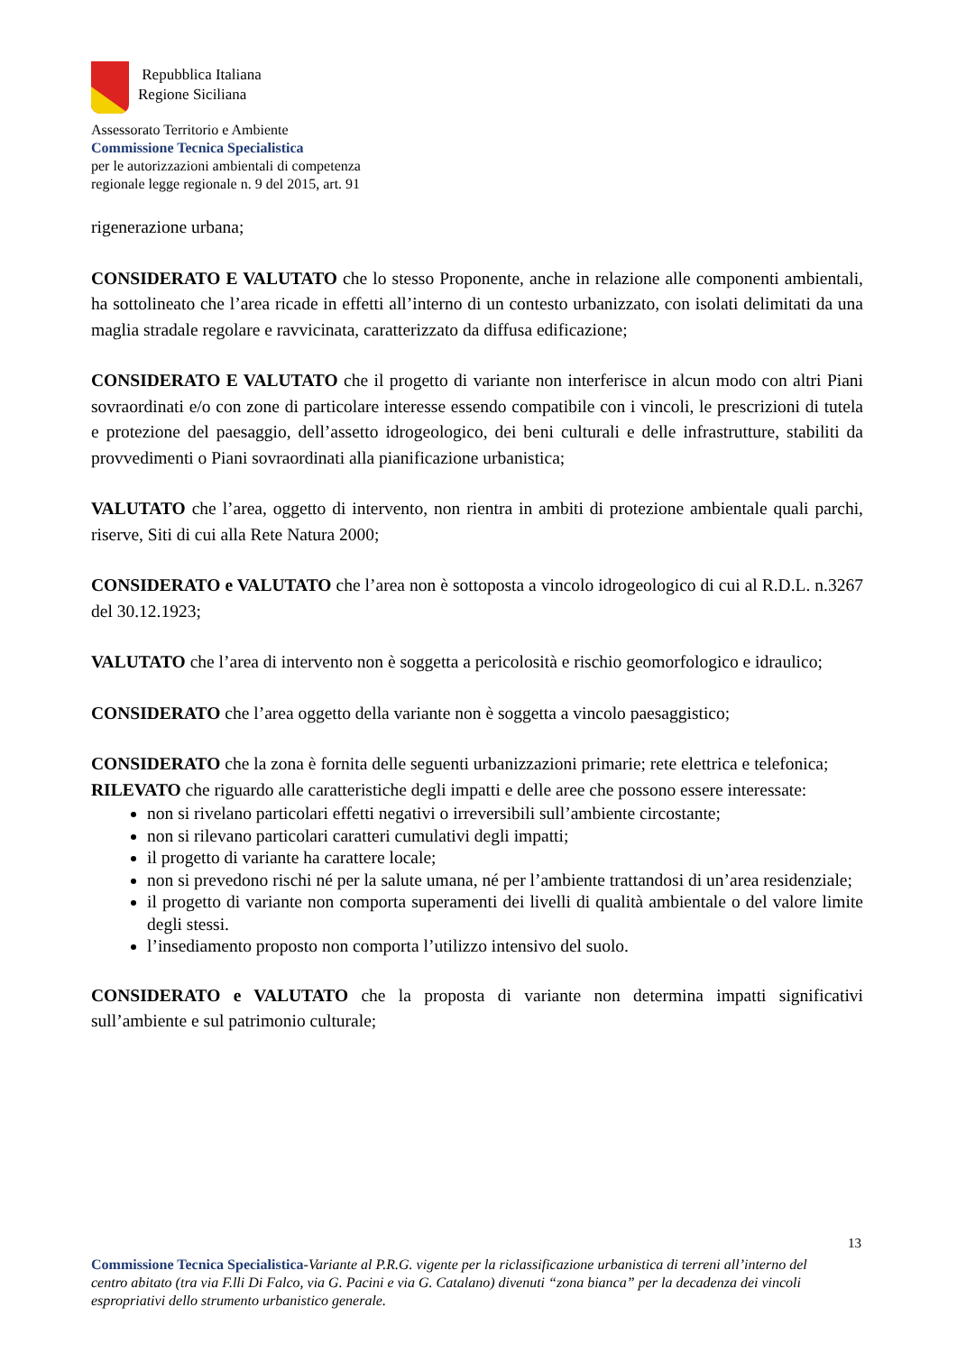Repubblica Italiana
Regione Siciliana
Assessorato Territorio e Ambiente
Commissione Tecnica Specialistica
per le autorizzazioni ambientali di competenza
regionale legge regionale n. 9 del 2015, art. 91
rigenerazione urbana;
CONSIDERATO E VALUTATO che lo stesso Proponente, anche in relazione alle componenti ambientali, ha sottolineato che l’area ricade in effetti all’interno di un contesto urbanizzato, con isolati delimitati da una maglia stradale regolare e ravvicinata, caratterizzato da diffusa edificazione;
CONSIDERATO E VALUTATO che il progetto di variante non interferisce in alcun modo con altri Piani sovraordinati e/o con zone di particolare interesse essendo compatibile con i vincoli, le prescrizioni di tutela e protezione del paesaggio, dell’assetto idrogeologico, dei beni culturali e delle infrastrutture, stabiliti da provvedimenti o Piani sovraordinati alla pianificazione urbanistica;
VALUTATO che l’area, oggetto di intervento, non rientra in ambiti di protezione ambientale quali parchi, riserve, Siti di cui alla Rete Natura 2000;
CONSIDERATO e VALUTATO che l’area non è sottoposta a vincolo idrogeologico di cui al R.D.L. n.3267 del 30.12.1923;
VALUTATO che l’area di intervento non è soggetta a pericolosità e rischio geomorfologico e idraulico;
CONSIDERATO che l’area oggetto della variante non è soggetta a vincolo paesaggistico;
CONSIDERATO che la zona è fornita delle seguenti urbanizzazioni primarie; rete elettrica e telefonica;
RILEVATO che riguardo alle caratteristiche degli impatti e delle aree che possono essere interessate:
non si rivelano particolari effetti negativi o irreversibili sull’ambiente circostante;
non si rilevano particolari caratteri cumulativi degli impatti;
il progetto di variante ha carattere locale;
non si prevedono rischi né per la salute umana, né per l’ambiente trattandosi di un’area residenziale;
il progetto di variante non comporta superamenti dei livelli di qualità ambientale o del valore limite degli stessi.
l’insediamento proposto non comporta l’utilizzo intensivo del suolo.
CONSIDERATO e VALUTATO che la proposta di variante non determina impatti significativi sull’ambiente e sul patrimonio culturale;
13
Commissione Tecnica Specialistica-Variante al P.R.G. vigente per la riclassificazione urbanistica di terreni all’interno del centro abitato (tra via F.lli Di Falco, via G. Pacini e via G. Catalano) divenuti “zona bianca” per la decadenza dei vincoli espropriativi dello strumento urbanistico generale.